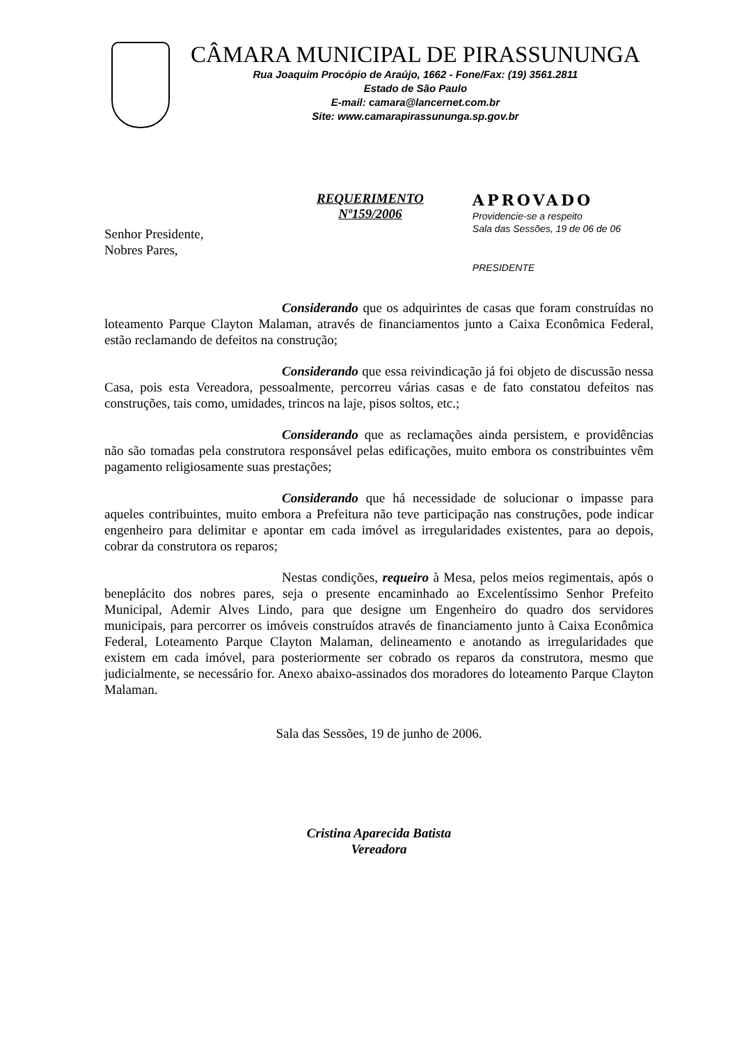CÂMARA MUNICIPAL DE PIRASSUNUNGA
Rua Joaquim Procópio de Araújo, 1662 - Fone/Fax: (19) 3561.2811
Estado de São Paulo
E-mail: camara@lancernet.com.br
Site: www.camarapirassununga.sp.gov.br
REQUERIMENTO
Nº159/2006
APROVADO
Providencie-se a respeito
Sala das Sessões, 19 de 06 de 06
PRESIDENTE
Senhor Presidente,
Nobres Pares,
Considerando que os adquirintes de casas que foram construídas no loteamento Parque Clayton Malaman, através de financiamentos junto a Caixa Econômica Federal, estão reclamando de defeitos na construção;
Considerando que essa reivindicação já foi objeto de discussão nessa Casa, pois esta Vereadora, pessoalmente, percorreu várias casas e de fato constatou defeitos nas construções, tais como, umidades, trincos na laje, pisos soltos, etc.;
Considerando que as reclamações ainda persistem, e providências não são tomadas pela construtora responsável pelas edificações, muito embora os constribuintes vêm pagamento religiosamente suas prestações;
Considerando que há necessidade de solucionar o impasse para aqueles contribuintes, muito embora a Prefeitura não teve participação nas construções, pode indicar engenheiro para delimitar e apontar em cada imóvel as irregularidades existentes, para ao depois, cobrar da construtora os reparos;
Nestas condições, requeiro à Mesa, pelos meios regimentais, após o beneplácito dos nobres pares, seja o presente encaminhado ao Excelentíssimo Senhor Prefeito Municipal, Ademir Alves Lindo, para que designe um Engenheiro do quadro dos servidores municipais, para percorrer os imóveis construídos através de financiamento junto à Caixa Econômica Federal, Loteamento Parque Clayton Malaman, delineamento e anotando as irregularidades que existem em cada imóvel, para posteriormente ser cobrado os reparos da construtora, mesmo que judicialmente, se necessário for. Anexo abaixo-assinados dos moradores do loteamento Parque Clayton Malaman.
Sala das Sessões, 19 de junho de 2006.
Cristina Aparecida Batista
Vereadora